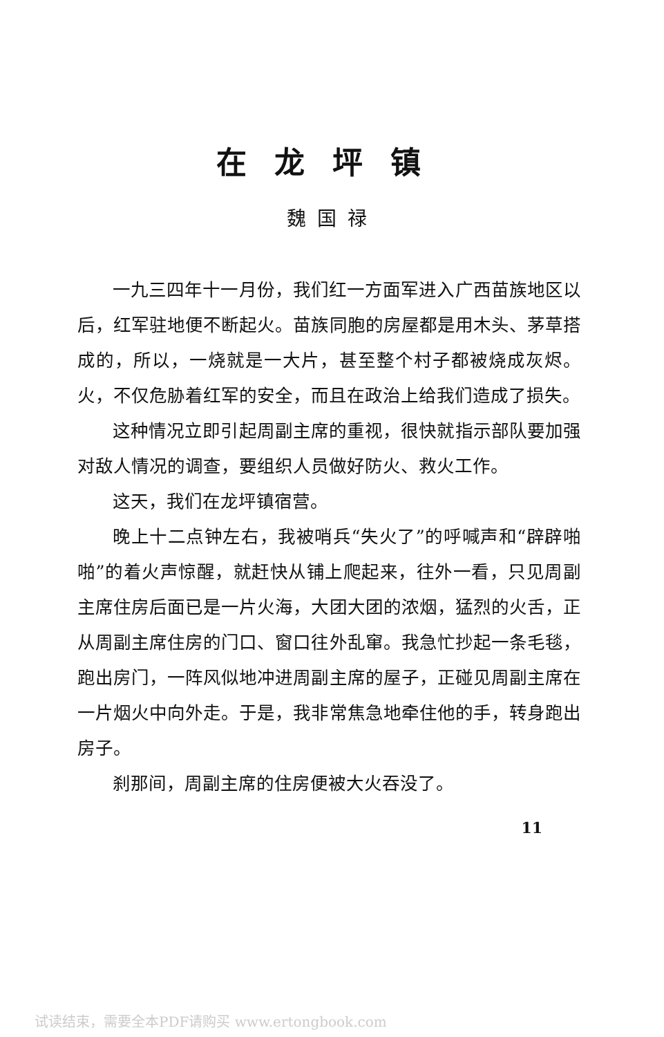在龙坪镇
魏国禄
一九三四年十一月份，我们红一方面军进入广西苗族地区以后，红军驻地便不断起火。苗族同胞的房屋都是用木头、茅草搭成的，所以，一烧就是一大片，甚至整个村子都被烧成灰烬。火，不仅危胁着红军的安全，而且在政治上给我们造成了损失。
这种情况立即引起周副主席的重视，很快就指示部队要加强对敌人情况的调查，要组织人员做好防火、救火工作。
这天，我们在龙坪镇宿营。
晚上十二点钟左右，我被哨兵“失火了”的呼喊声和“辟辟啪啪”的着火声惊醒，就赶快从铺上爬起来，往外一看，只见周副主席住房后面已是一片火海，大团大团的浓烟，猛烈的火舌，正从周副主席住房的门口、窗口往外乱窜。我急忙抄起一条毛毯，跑出房门，一阵风似地冲进周副主席的屋子，正碰见周副主席在一片烟火中向外走。于是，我非常焦急地牵住他的手，转身跑出房子。
刹那间，周副主席的住房便被大火吞没了。
11
试读结束，需要全本PDF请购买 www.ertongbook.com